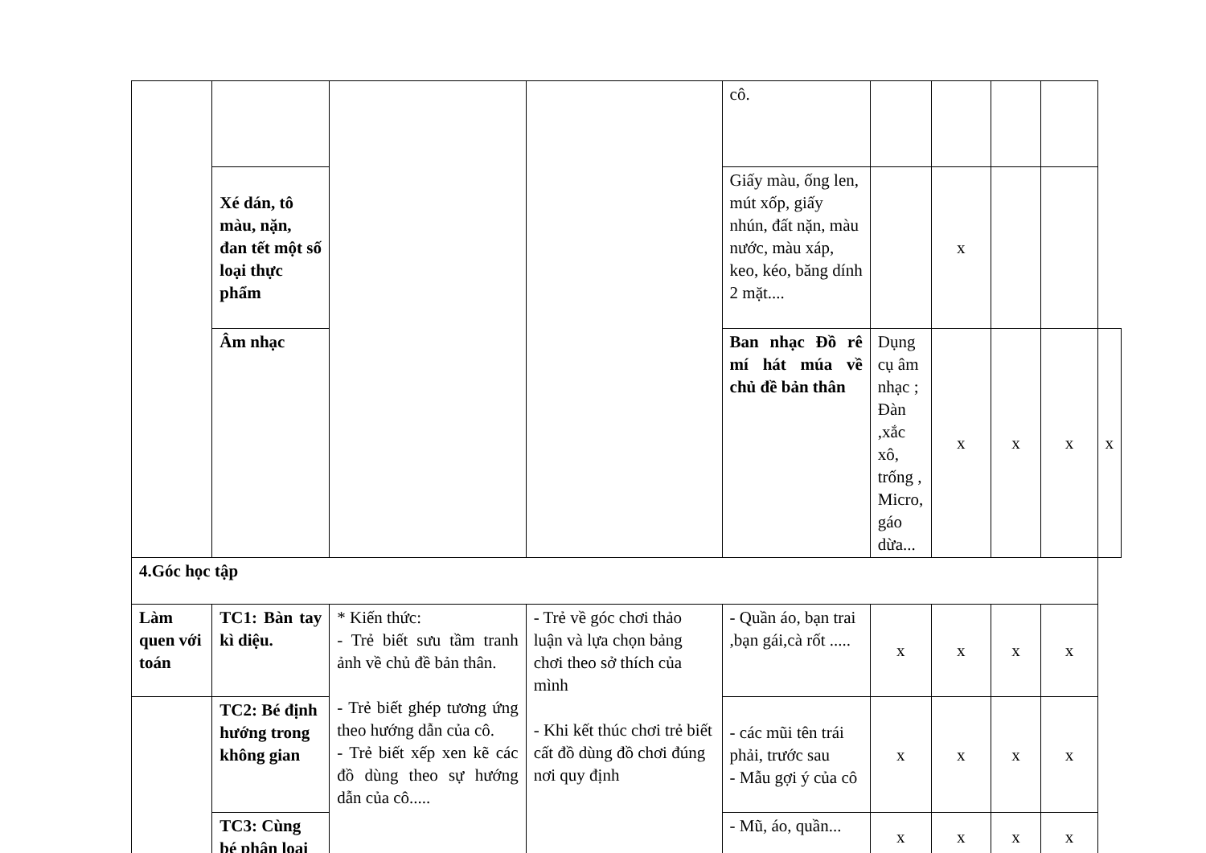| | | | | cô. | | | | | |
| | Xé dán, tô màu, nặn, đan tết một số loại thực phẩm | | | Giấy màu, ống len, mút xốp, giấy nhún, đất nặn, màu nước, màu xáp, keo, kéo, băng dính 2 mặt.... | | x | | | |
| | Âm nhạc | | | Ban nhạc Đồ rê mí hát múa về chủ đề bản thân | Dụng cụ âm nhạc ; Đàn ,xắc xô, trống , Micro, gáo dừa... | x | x | x | x |
| 4.Góc học tập | | | | | | | | | |
| Làm quen với toán | TC1: Bàn tay kì diệu. | * Kiến thức: - Trẻ biết sưu tầm tranh ảnh về chủ đề bản thân. - Trẻ biết ghép tương ứng theo hướng dẫn của cô. - Trẻ biết xếp xen kẽ các đồ dùng theo sự hướng dẫn của cô..... | - Trẻ về góc chơi thảo luận và lựa chọn bảng chơi theo sở thích của mình - Khi kết thúc chơi trẻ biết cất đồ dùng đồ chơi đúng nơi quy định | - Quần áo, bạn trai ,bạn gái,cà rốt ..... | x | x | x | x | |
| | TC2: Bé định hướng trong không gian | | | - các mũi tên trái phải, trước sau - Mẫu gợi ý của cô | x | x | x | x | |
| | TC3: Cùng bé phân loại | | | - Mũ, áo, quần... | x | x | x | x | |